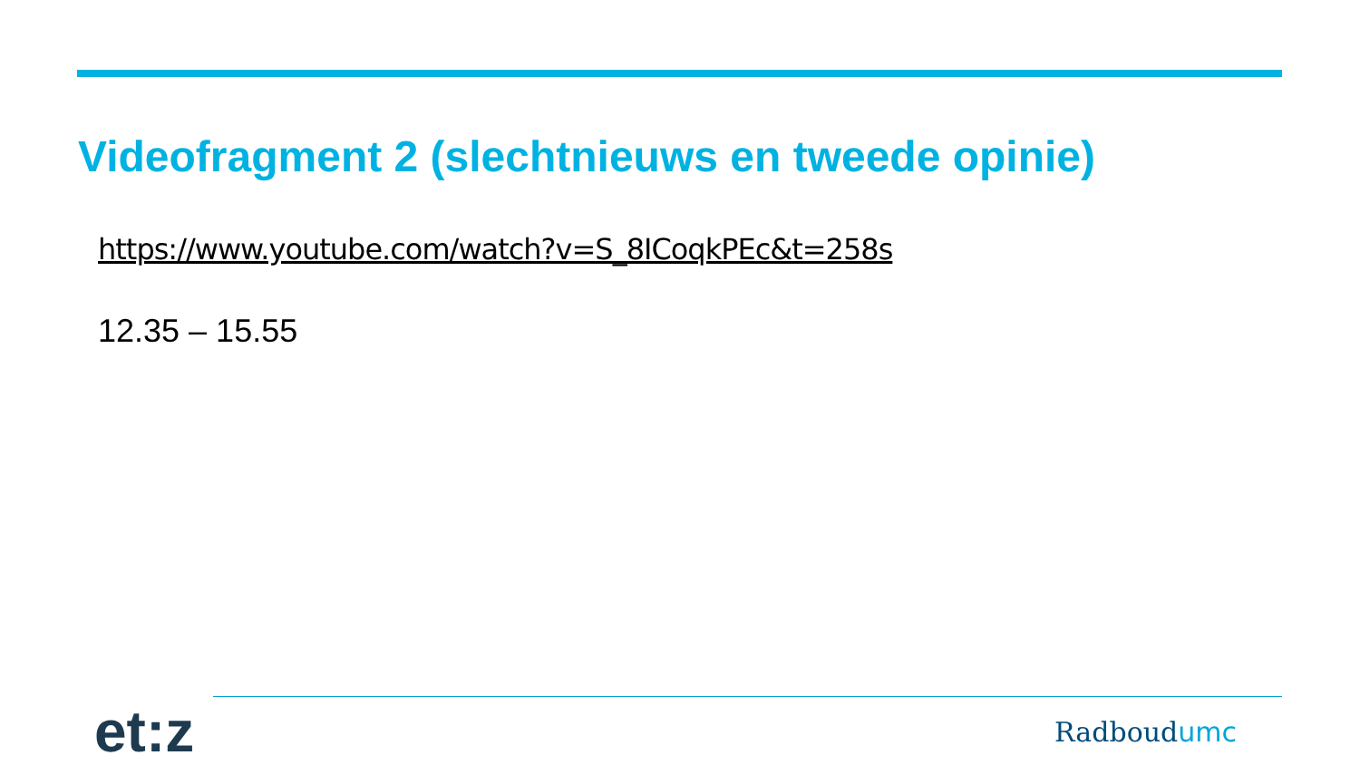Videofragment 2 (slechtnieuws en tweede opinie)
https://www.youtube.com/watch?v=S_8ICoqkPEc&t=258s
12.35 – 15.55
et:z
Radboudumc